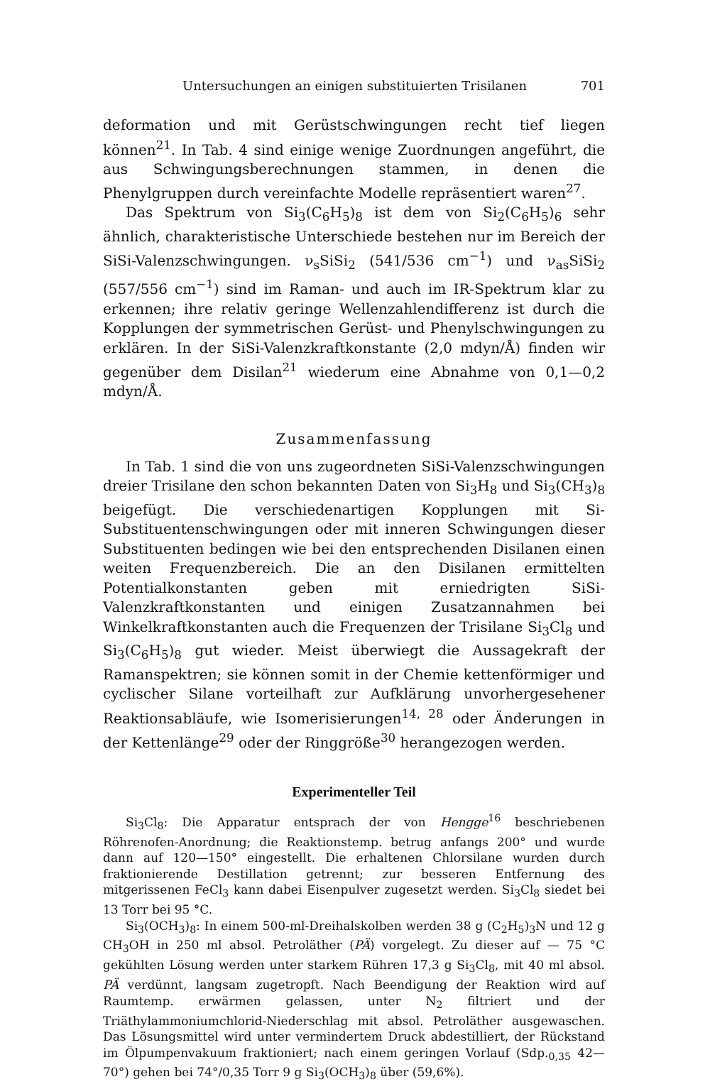Untersuchungen an einigen substituierten Trisilanen 701
deformation und mit Gerüstschwingungen recht tief liegen können<sup>21</sup>. In Tab. 4 sind einige wenige Zuordnungen angeführt, die aus Schwingungsberechnungen stammen, in denen die Phenylgruppen durch vereinfachte Modelle repräsentiert waren<sup>27</sup>.
Das Spektrum von Si<sub>3</sub>(C<sub>6</sub>H<sub>5</sub>)<sub>8</sub> ist dem von Si<sub>2</sub>(C<sub>6</sub>H<sub>5</sub>)<sub>6</sub> sehr ähnlich, charakteristische Unterschiede bestehen nur im Bereich der SiSi-Valenzschwingungen. ν<sub>s</sub>SiSi<sub>2</sub> (541/536 cm<sup>−1</sup>) und ν<sub>as</sub>SiSi<sub>2</sub> (557/556 cm<sup>−1</sup>) sind im Raman- und auch im IR-Spektrum klar zu erkennen; ihre relativ geringe Wellenzahlendifferenz ist durch die Kopplungen der symmetrischen Gerüst- und Phenylschwingungen zu erklären. In der SiSi-Valenzkraftkonstante (2,0 mdyn/Å) finden wir gegenüber dem Disilan<sup>21</sup> wiederum eine Abnahme von 0,1—0,2 mdyn/Å.
Zusammenfassung
In Tab. 1 sind die von uns zugeordneten SiSi-Valenzschwingungen dreier Trisilane den schon bekannten Daten von Si<sub>3</sub>H<sub>8</sub> und Si<sub>3</sub>(CH<sub>3</sub>)<sub>8</sub> beigefügt. Die verschiedenartigen Kopplungen mit Si-Substituentenschwingungen oder mit inneren Schwingungen dieser Substituenten bedingen wie bei den entsprechenden Disilanen einen weiten Frequenzbereich. Die an den Disilanen ermittelten Potentialkonstanten geben mit erniedrigten SiSi-Valenzkraftkonstanten und einigen Zusatzannahmen bei Winkelkraftkonstanten auch die Frequenzen der Trisilane Si<sub>3</sub>Cl<sub>8</sub> und Si<sub>3</sub>(C<sub>6</sub>H<sub>5</sub>)<sub>8</sub> gut wieder. Meist überwiegt die Aussagekraft der Ramanspektren; sie können somit in der Chemie kettenförmiger und cyclischer Silane vorteilhaft zur Aufklärung unvorhergesehener Reaktionsabläufe, wie Isomerisierungen<sup>14, 28</sup> oder Änderungen in der Kettenlänge<sup>29</sup> oder der Ringgröße<sup>30</sup> herangezogen werden.
Experimenteller Teil
Si<sub>3</sub>Cl<sub>8</sub>: Die Apparatur entsprach der von Hengge<sup>16</sup> beschriebenen Röhrenofen-Anordnung; die Reaktionstemp. betrug anfangs 200° und wurde dann auf 120—150° eingestellt. Die erhaltenen Chlorsilane wurden durch fraktionierende Destillation getrennt; zur besseren Entfernung des mitgerissenen FeCl<sub>3</sub> kann dabei Eisenpulver zugesetzt werden. Si<sub>3</sub>Cl<sub>8</sub> siedet bei 13 Torr bei 95 °C.
Si<sub>3</sub>(OCH<sub>3</sub>)<sub>8</sub>: In einem 500-ml-Dreihalskolben werden 38 g (C<sub>2</sub>H<sub>5</sub>)<sub>3</sub>N und 12 g CH<sub>3</sub>OH in 250 ml absol. Petroläther (PÄ) vorgelegt. Zu dieser auf — 75 °C gekühlten Lösung werden unter starkem Rühren 17,3 g Si<sub>3</sub>Cl<sub>8</sub>, mit 40 ml absol. PÄ verdünnt, langsam zugetropft. Nach Beendigung der Reaktion wird auf Raumtemp. erwärmen gelassen, unter N<sub>2</sub> filtriert und der Triäthylammoniumchlorid-Niederschlag mit absol. Petroläther ausgewaschen. Das Lösungsmittel wird unter vermindertem Druck abdestilliert, der Rückstand im Ölpumpenvakuum fraktioniert; nach einem geringen Vorlauf (Sdp.<sub>0,35</sub> 42—70°) gehen bei 74°/0,35 Torr 9 g Si<sub>3</sub>(OCH<sub>3</sub>)<sub>8</sub> über (59,6%).